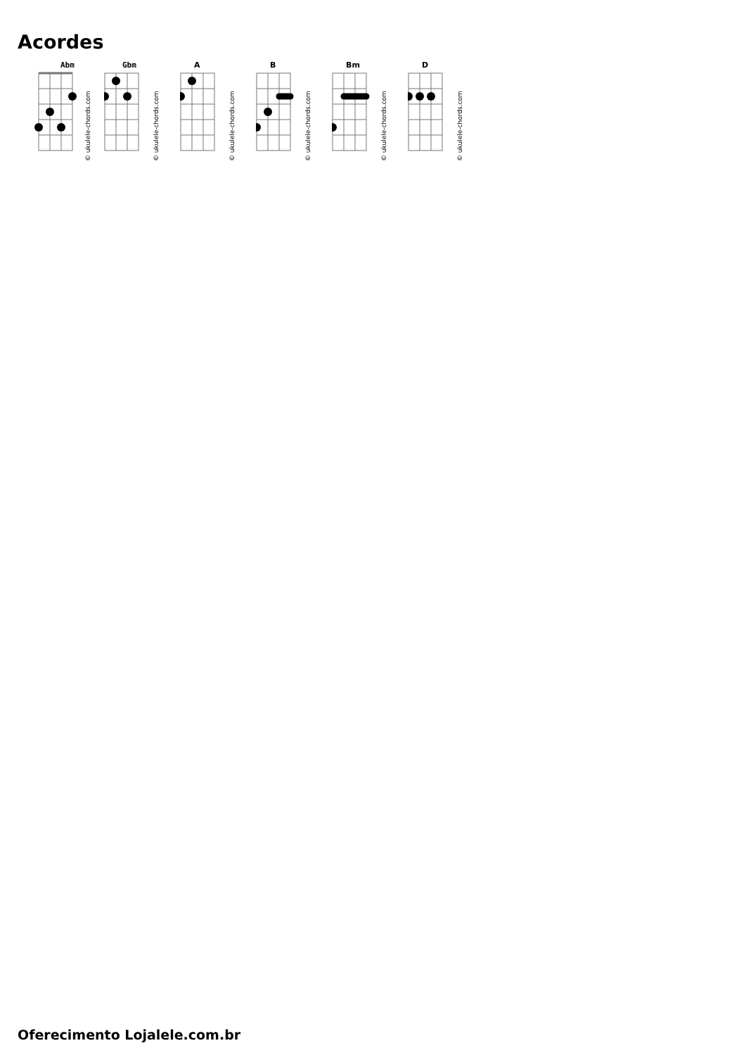Acordes
Abm
© ukulele-chords.com
Gbm
© ukulele-chords.com
A
© ukulele-chords.com
B
© ukulele-chords.com
Bm
© ukulele-chords.com
D
© ukulele-chords.com
Oferecimento Lojalele.com.br